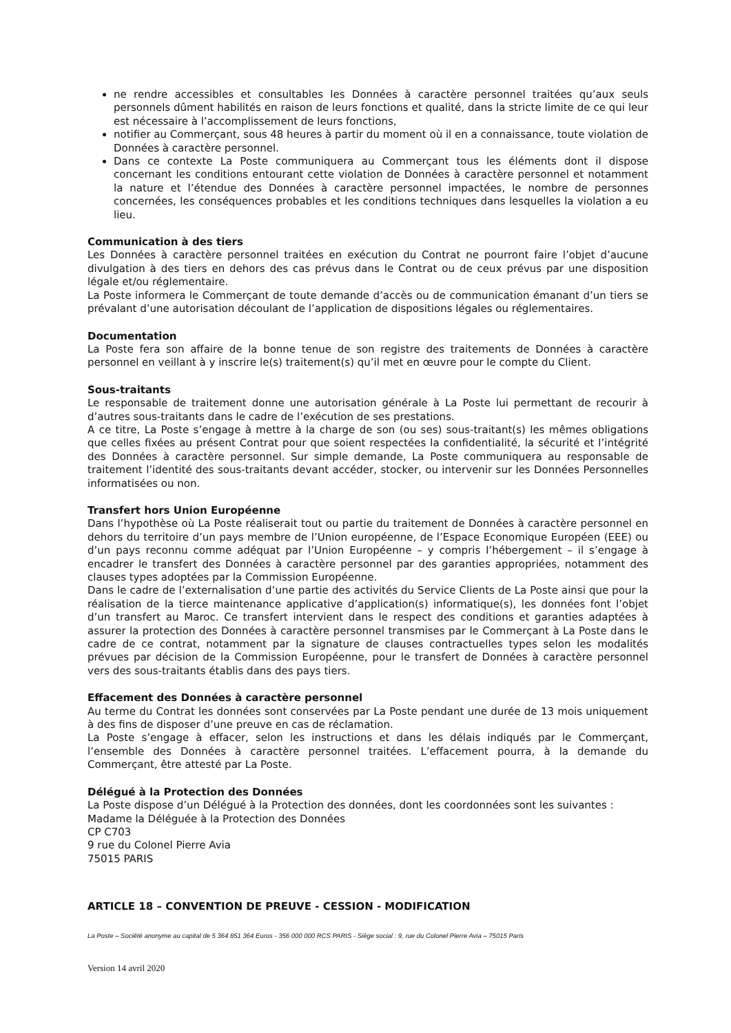ne rendre accessibles et consultables les Données à caractère personnel traitées qu’aux seuls personnels dûment habilités en raison de leurs fonctions et qualité, dans la stricte limite de ce qui leur est nécessaire à l’accomplissement de leurs fonctions,
notifier au Commerçant, sous 48 heures à partir du moment où il en a connaissance, toute violation de Données à caractère personnel.
Dans ce contexte La Poste communiquera au Commerçant tous les éléments dont il dispose concernant les conditions entourant cette violation de Données à caractère personnel et notamment la nature et l’étendue des Données à caractère personnel impactées, le nombre de personnes concernées, les conséquences probables et les conditions techniques dans lesquelles la violation a eu lieu.
Communication à des tiers
Les Données à caractère personnel traitées en exécution du Contrat ne pourront faire l’objet d’aucune divulgation à des tiers en dehors des cas prévus dans le Contrat ou de ceux prévus par une disposition légale et/ou réglementaire.
La Poste informera le Commerçant de toute demande d’accès ou de communication émanant d’un tiers se prévalant d’une autorisation découlant de l’application de dispositions légales ou réglementaires.
Documentation
La Poste fera son affaire de la bonne tenue de son registre des traitements de Données à caractère personnel en veillant à y inscrire le(s) traitement(s) qu’il met en œuvre pour le compte du Client.
Sous-traitants
Le responsable de traitement donne une autorisation générale à La Poste lui permettant de recourir à d’autres sous-traitants dans le cadre de l’exécution de ses prestations.
A ce titre, La Poste s’engage à mettre à la charge de son (ou ses) sous-traitant(s) les mêmes obligations que celles fixées au présent Contrat pour que soient respectées la confidentialité, la sécurité et l’intégrité des Données à caractère personnel. Sur simple demande, La Poste communiquera au responsable de traitement l’identité des sous-traitants devant accéder, stocker, ou intervenir sur les Données Personnelles informatisées ou non.
Transfert hors Union Européenne
Dans l’hypothèse où La Poste réaliserait tout ou partie du traitement de Données à caractère personnel en dehors du territoire d’un pays membre de l’Union européenne, de l’Espace Economique Européen (EEE) ou d’un pays reconnu comme adéquat par l’Union Européenne – y compris l’hébergement – il s’engage à encadrer le transfert des Données à caractère personnel par des garanties appropriées, notamment des clauses types adoptées par la Commission Européenne.
Dans le cadre de l’externalisation d’une partie des activités du Service Clients de La Poste ainsi que pour la réalisation de la tierce maintenance applicative d’application(s) informatique(s), les données font l’objet d’un transfert au Maroc. Ce transfert intervient dans le respect des conditions et garanties adaptées à assurer la protection des Données à caractère personnel transmises par le Commerçant à La Poste dans le cadre de ce contrat, notamment par la signature de clauses contractuelles types selon les modalités prévues par décision de la Commission Européenne, pour le transfert de Données à caractère personnel vers des sous-traitants établis dans des pays tiers.
Effacement des Données à caractère personnel
Au terme du Contrat les données sont conservées par La Poste pendant une durée de 13 mois uniquement à des fins de disposer d’une preuve en cas de réclamation.
La Poste s’engage à effacer, selon les instructions et dans les délais indiqués par le Commerçant, l’ensemble des Données à caractère personnel traitées. L’effacement pourra, à la demande du Commerçant, être attesté par La Poste.
Délégué à la Protection des Données
La Poste dispose d’un Délégué à la Protection des données, dont les coordonnées sont les suivantes :
Madame la Déléguée à la Protection des Données
CP C703
9 rue du Colonel Pierre Avia
75015 PARIS
ARTICLE 18 – CONVENTION DE PREUVE - CESSION - MODIFICATION
La Poste – Société anonyme au capital de 5 364 851 364 Euros - 356 000 000 RCS PARIS - Siège social : 9, rue du Colonel Pierre Avia – 75015 Paris
Version 14 avril 2020